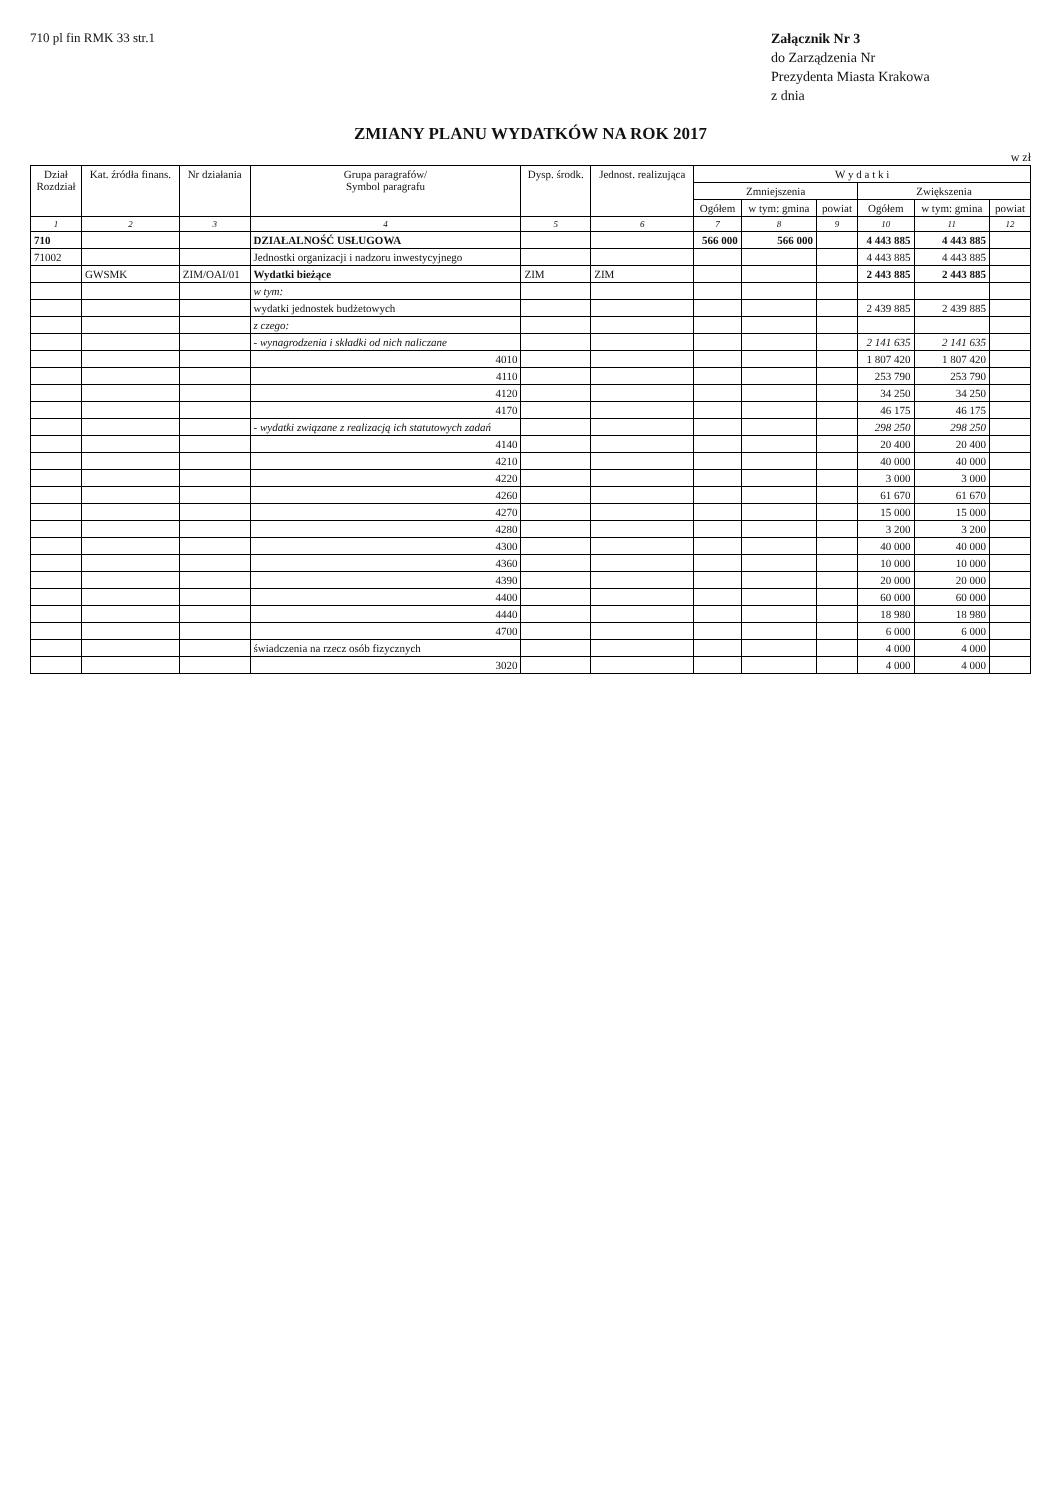710 pl fin RMK 33 str.1
Załącznik Nr 3
do Zarządzenia Nr
Prezydenta Miasta Krakowa
z dnia
ZMIANY PLANU WYDATKÓW NA ROK 2017
w zł
| Dział Rozdział | Kat. źródła finans. | Nr działania | Grupa paragrafów/ Symbol paragrafu | Dysp. środk. | Jednost. realizująca | W y d a t k i | | | | | |
| --- | --- | --- | --- | --- | --- | --- | --- | --- | --- | --- | --- |
| | | | | | | Zmniejszenia | | | Zwiększenia | | |
| | | | | | | Ogółem | w tym: gmina | powiat | Ogółem | w tym: gmina | powiat |
| 1 | 2 | 3 | 4 | 5 | 6 | 7 | 8 | 9 | 10 | 11 | 12 |
| 710 | | | DZIAŁALNOŚĆ USŁUGOWA | | | 566 000 | 566 000 | | 4 443 885 | 4 443 885 | |
| 71002 | | | Jednostki organizacji i nadzoru inwestycyjnego | | | | | | 4 443 885 | 4 443 885 | |
| | GWSMK | ZIM/OAI/01 | Wydatki bieżące | ZIM | ZIM | | | | 2 443 885 | 2 443 885 | |
| | | | w tym: | | | | | | | | |
| | | | wydatki jednostek budżetowych | | | | | | 2 439 885 | 2 439 885 | |
| | | | z czego: | | | | | | | | |
| | | | - wynagrodzenia i składki od nich naliczane | | | | | | 2 141 635 | 2 141 635 | |
| | | | 4010 | | | | | | 1 807 420 | 1 807 420 | |
| | | | 4110 | | | | | | 253 790 | 253 790 | |
| | | | 4120 | | | | | | 34 250 | 34 250 | |
| | | | 4170 | | | | | | 46 175 | 46 175 | |
| | | | - wydatki związane z realizacją ich statutowych zadań | | | | | | 298 250 | 298 250 | |
| | | | 4140 | | | | | | 20 400 | 20 400 | |
| | | | 4210 | | | | | | 40 000 | 40 000 | |
| | | | 4220 | | | | | | 3 000 | 3 000 | |
| | | | 4260 | | | | | | 61 670 | 61 670 | |
| | | | 4270 | | | | | | 15 000 | 15 000 | |
| | | | 4280 | | | | | | 3 200 | 3 200 | |
| | | | 4300 | | | | | | 40 000 | 40 000 | |
| | | | 4360 | | | | | | 10 000 | 10 000 | |
| | | | 4390 | | | | | | 20 000 | 20 000 | |
| | | | 4400 | | | | | | 60 000 | 60 000 | |
| | | | 4440 | | | | | | 18 980 | 18 980 | |
| | | | 4700 | | | | | | 6 000 | 6 000 | |
| | | | świadczenia na rzecz osób fizycznych | | | | | | 4 000 | 4 000 | |
| | | | 3020 | | | | | | 4 000 | 4 000 | |